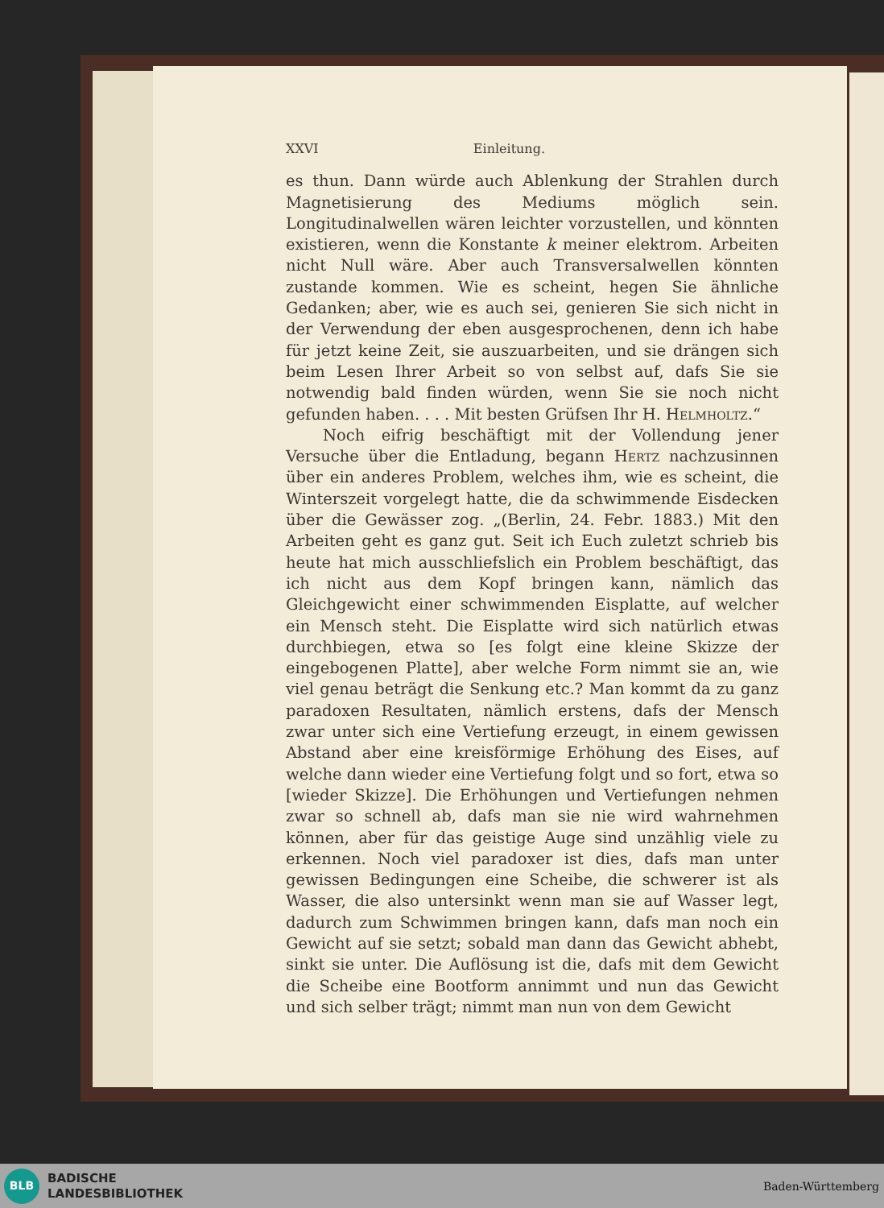XXVI Einleitung.
es thun. Dann würde auch Ablenkung der Strahlen durch Magnetisierung des Mediums möglich sein. Longitudinalwellen wären leichter vorzustellen, und könnten existieren, wenn die Konstante k meiner elektrom. Arbeiten nicht Null wäre. Aber auch Transversalwellen könnten zustande kommen. Wie es scheint, hegen Sie ähnliche Gedanken; aber, wie es auch sei, genieren Sie sich nicht in der Verwendung der eben ausgesprochenen, denn ich habe für jetzt keine Zeit, sie auszuarbeiten, und sie drängen sich beim Lesen Ihrer Arbeit so von selbst auf, dafs Sie sie notwendig bald finden würden, wenn Sie sie noch nicht gefunden haben. . . . Mit besten Grüfsen Ihr H. Helmholtz.“
Noch eifrig beschäftigt mit der Vollendung jener Versuche über die Entladung, begann Hertz nachzusinnen über ein anderes Problem, welches ihm, wie es scheint, die Winterszeit vorgelegt hatte, die da schwimmende Eisdecken über die Gewässer zog. „(Berlin, 24. Febr. 1883.) Mit den Arbeiten geht es ganz gut. Seit ich Euch zuletzt schrieb bis heute hat mich ausschliefslich ein Problem beschäftigt, das ich nicht aus dem Kopf bringen kann, nämlich das Gleichgewicht einer schwimmenden Eisplatte, auf welcher ein Mensch steht. Die Eisplatte wird sich natürlich etwas durchbiegen, etwa so [es folgt eine kleine Skizze der eingebogenen Platte], aber welche Form nimmt sie an, wie viel genau beträgt die Senkung etc.? Man kommt da zu ganz paradoxen Resultaten, nämlich erstens, dafs der Mensch zwar unter sich eine Vertiefung erzeugt, in einem gewissen Abstand aber eine kreisförmige Erhöhung des Eises, auf welche dann wieder eine Vertiefung folgt und so fort, etwa so [wieder Skizze]. Die Erhöhungen und Vertiefungen nehmen zwar so schnell ab, dafs man sie nie wird wahrnehmen können, aber für das geistige Auge sind unzählig viele zu erkennen. Noch viel paradoxer ist dies, dafs man unter gewissen Bedingungen eine Scheibe, die schwerer ist als Wasser, die also untersinkt wenn man sie auf Wasser legt, dadurch zum Schwimmen bringen kann, dafs man noch ein Gewicht auf sie setzt; sobald man dann das Gewicht abhebt, sinkt sie unter. Die Auflösung ist die, dafs mit dem Gewicht die Scheibe eine Bootform annimmt und nun das Gewicht und sich selber trägt; nimmt man nun von dem Gewicht
BLB
BADISCHE
LANDESBIBLIOTHEK
Baden-Württemberg